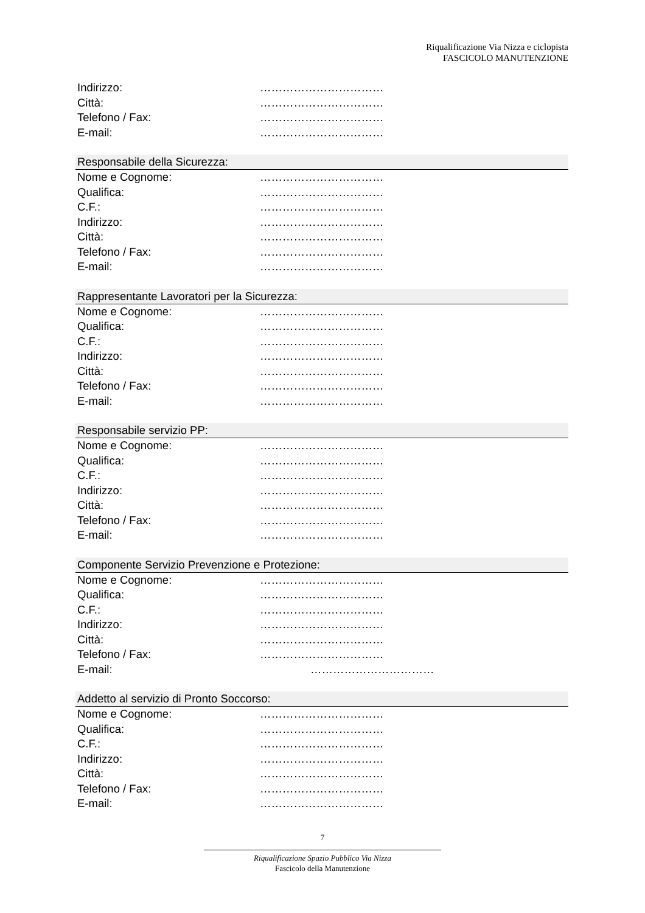Riqualificazione Via Nizza e ciclopista
FASCICOLO MANUTENZIONE
Indirizzo: ……………………………
Città: ……………………………
Telefono / Fax: ……………………………
E-mail: ……………………………
Responsabile della Sicurezza:
Nome e Cognome: ……………………………
Qualifica: ……………………………
C.F.: ……………………………
Indirizzo: ……………………………
Città: ……………………………
Telefono / Fax: ……………………………
E-mail: ……………………………
Rappresentante Lavoratori per la Sicurezza:
Nome e Cognome: ……………………………
Qualifica: ……………………………
C.F.: ……………………………
Indirizzo: ……………………………
Città: ……………………………
Telefono / Fax: ……………………………
E-mail: ……………………………
Responsabile servizio PP:
Nome e Cognome: ……………………………
Qualifica: ……………………………
C.F.: ……………………………
Indirizzo: ……………………………
Città: ……………………………
Telefono / Fax: ……………………………
E-mail: ……………………………
Componente Servizio Prevenzione e Protezione:
Nome e Cognome: ……………………………
Qualifica: ……………………………
C.F.: ……………………………
Indirizzo: ……………………………
Città: ……………………………
Telefono / Fax: ……………………………
E-mail: ……………………………
Addetto al servizio di Pronto Soccorso:
Nome e Cognome: ……………………………
Qualifica: ……………………………
C.F.: ……………………………
Indirizzo: ……………………………
Città: ……………………………
Telefono / Fax: ……………………………
E-mail: ……………………………
7
Riqualificazione Spazio Pubblico Via Nizza
Fascicolo della Manutenzione